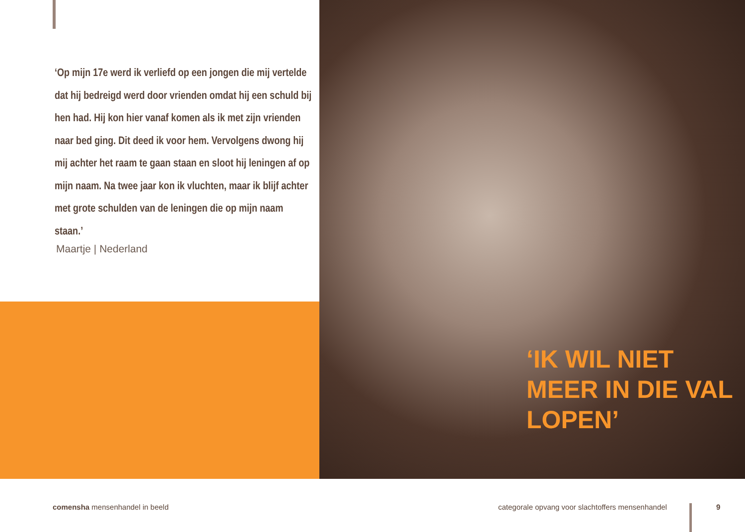‘Op mijn 17e werd ik verliefd op een jongen die mij vertelde dat hij bedreigd werd door vrienden omdat hij een schuld bij hen had. Hij kon hier vanaf komen als ik met zijn vrienden naar bed ging. Dit deed ik voor hem. Vervolgens dwong hij mij achter het raam te gaan staan en sloot hij leningen af op mijn naam. Na twee jaar kon ik vluchten, maar ik blijf achter met grote schulden van de leningen die op mijn naam staan.’
Maartje | Nederland
‘IK WIL NIET
MEER IN DIE VAL
LOPEN’
comensha mensenhandel in beeld
categorale opvang voor slachtoffers mensenhandel
9